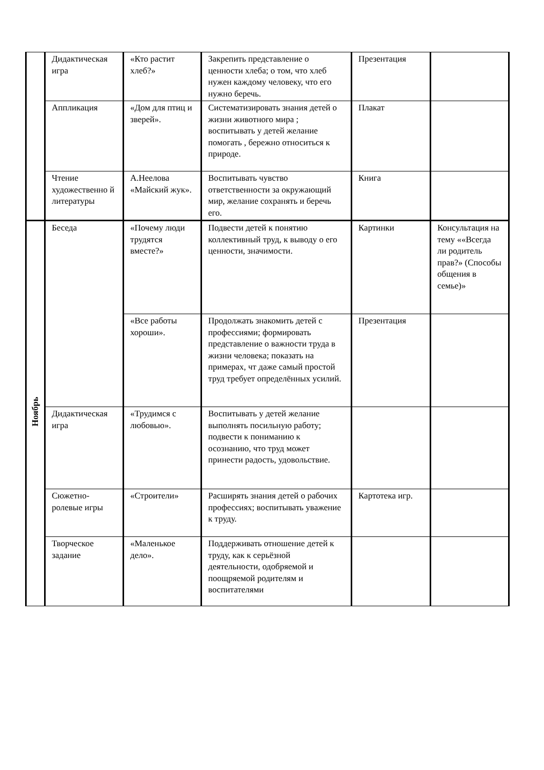| | Дидактическая игра | «Кто растит хлеб?» | Закрепить представление о ценности хлеба; о том, что хлеб нужен каждому человеку, что его нужно беречь. | Презентация | |
| | Аппликация | «Дом для птиц и зверей». | Систематизировать знания детей о жизни животного мира ; воспитывать у детей желание помогать , бережно относиться к природе. | Плакат | |
| | Чтение художественно й литературы | А.Неелова «Майский жук». | Воспитывать чувство ответственности за окружающий мир, желание сохранять и беречь его. | Книга | |
| Ноябрь | Беседа | «Почему люди трудятся вместе?» | Подвести детей к понятию коллективный труд, к выводу о его ценности, значимости. | Картинки | Консультация на тему ««Всегда ли родитель прав?» (Способы общения в семье)» |
| | | «Все работы хороши». | Продолжать знакомить детей с профессиями; формировать представление о важности труда в жизни человека; показать на примерах, чт даже самый простой труд требует определённых усилий. | Презентация | |
| | Дидактическая игра | «Трудимся с любовью». | Воспитывать у детей желание выполнять посильную работу; подвести к пониманию к осознанию, что труд может принести радость, удовольствие. | | |
| | Сюжетно-ролевые игры | «Строители» | Расширять знания детей о рабочих профессиях; воспитывать уважение к труду. | Картотека игр. | |
| | Творческое задание | «Маленькое дело». | Поддерживать отношение детей к труду, как к серьёзной деятельности, одобряемой и поощряемой родителям и воспитателями | | |